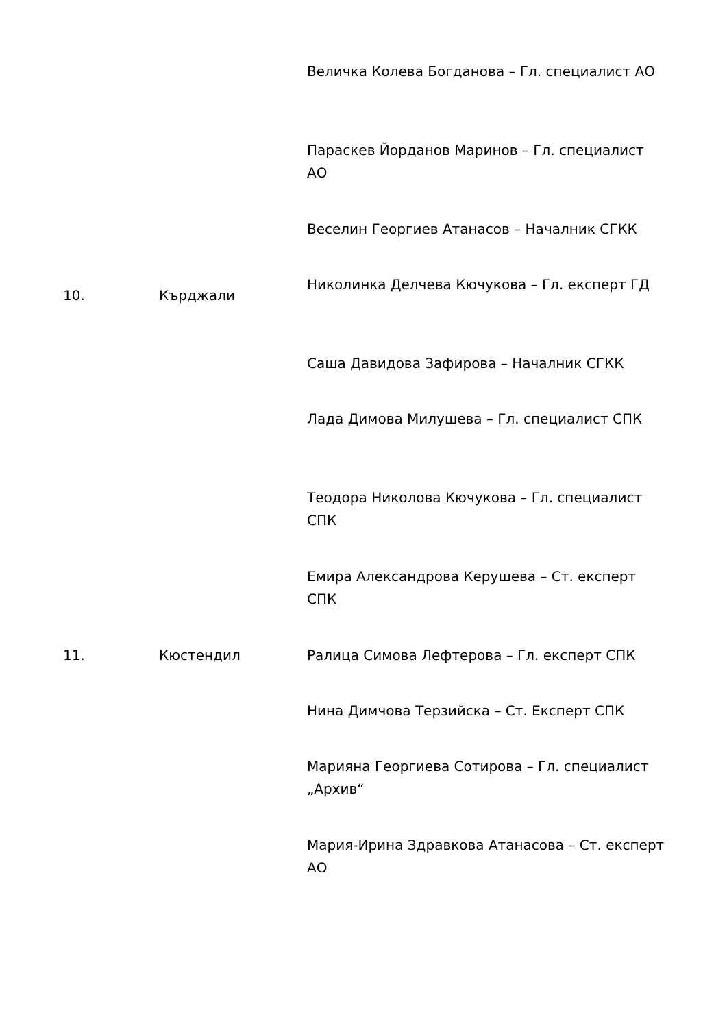| | | Величка Колева Богданова – Гл. специалист АО |
| | | Параскев Йорданов Маринов – Гл. специалист АО |
| | | Веселин Георгиев Атанасов – Началник СГКК |
| 10. | Кърджали | Николинка Делчева Кючукова – Гл. експерт ГД |
| | | Саша Давидова Зафирова – Началник СГКК |
| | | Лада Димова Милушева – Гл. специалист СПК |
| | | Теодора Николова Кючукова – Гл. специалист СПК |
| | | Емира Александрова Керушева – Ст. експерт СПК |
| 11. | Кюстендил | Ралица Симова Лефтерова – Гл. експерт СПК |
| | | Нина Димчова Терзийска – Ст. Експерт СПК |
| | | Марияна Георгиева Сотирова – Гл. специалист „Архив“ |
| | | Мария-Ирина Здравкова Атанасова – Ст. експерт АО |